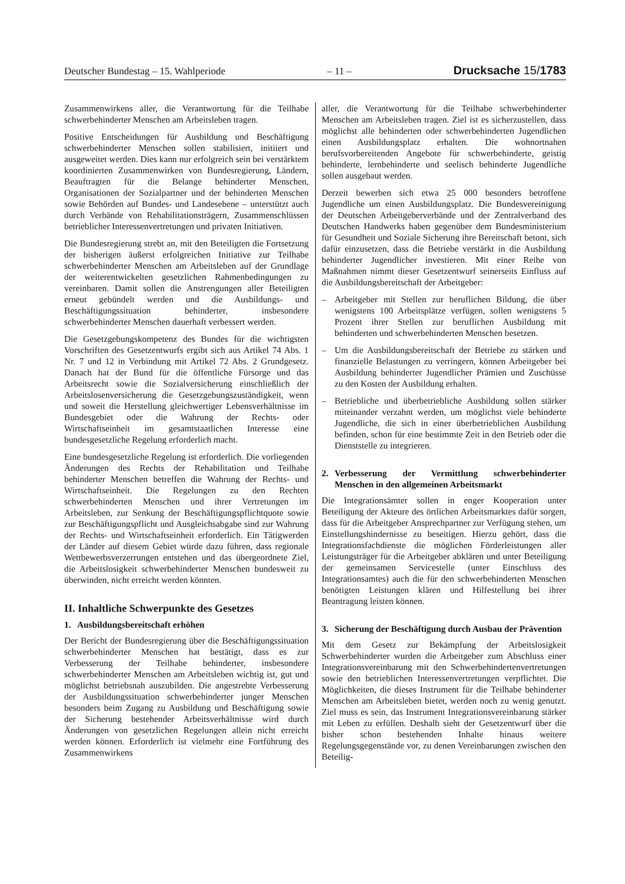Deutscher Bundestag – 15. Wahlperiode – 11 – Drucksache 15/1783
Zusammenwirkens aller, die Verantwortung für die Teilhabe schwerbehinderter Menschen am Arbeitsleben tragen.
Positive Entscheidungen für Ausbildung und Beschäftigung schwerbehinderter Menschen sollen stabilisiert, initiiert und ausgeweitet werden. Dies kann nur erfolgreich sein bei verstärktem koordinierten Zusammenwirken von Bundesregierung, Ländern, Beauftragten für die Belange behinderter Menschen, Organisationen der Sozialpartner und der behinderten Menschen sowie Behörden auf Bundes- und Landesebene – unterstützt auch durch Verbände von Rehabilitationsträgern, Zusammenschlüssen betrieblicher Interessenvertretungen und privaten Initiativen.
Die Bundesregierung strebt an, mit den Beteiligten die Fortsetzung der bisherigen äußerst erfolgreichen Initiative zur Teilhabe schwerbehinderter Menschen am Arbeitsleben auf der Grundlage der weiterentwickelten gesetzlichen Rahmenbedingungen zu vereinbaren. Damit sollen die Anstrengungen aller Beteiligten erneut gebündelt werden und die Ausbildungs- und Beschäftigungssituation behinderter, insbesondere schwerbehinderter Menschen dauerhaft verbessert werden.
Die Gesetzgebungskompetenz des Bundes für die wichtigsten Vorschriften des Gesetzentwurfs ergibt sich aus Artikel 74 Abs. 1 Nr. 7 und 12 in Verbindung mit Artikel 72 Abs. 2 Grundgesetz. Danach hat der Bund für die öffentliche Fürsorge und das Arbeitsrecht sowie die Sozialversicherung einschließlich der Arbeitslosenversicherung die Gesetzgebungszuständigkeit, wenn und soweit die Herstellung gleichwertiger Lebensverhältnisse im Bundesgebiet oder die Wahrung der Rechts- oder Wirtschaftseinheit im gesamtstaatlichen Interesse eine bundesgesetzliche Regelung erforderlich macht.
Eine bundesgesetzliche Regelung ist erforderlich. Die vorliegenden Änderungen des Rechts der Rehabilitation und Teilhabe behinderter Menschen betreffen die Wahrung der Rechts- und Wirtschaftseinheit. Die Regelungen zu den Rechten schwerbehinderten Menschen und ihrer Vertretungen im Arbeitsleben, zur Senkung der Beschäftigungspflichtquote sowie zur Beschäftigungspflicht und Ausgleichsabgabe sind zur Wahrung der Rechts- und Wirtschaftseinheit erforderlich. Ein Tätigwerden der Länder auf diesem Gebiet würde dazu führen, dass regionale Wettbewerbsverzerrungen entstehen und das übergeordnete Ziel, die Arbeitslosigkeit schwerbehinderter Menschen bundesweit zu überwinden, nicht erreicht werden könnten.
II. Inhaltliche Schwerpunkte des Gesetzes
1. Ausbildungsbereitschaft erhöhen
Der Bericht der Bundesregierung über die Beschäftigungssituation schwerbehinderter Menschen hat bestätigt, dass es zur Verbesserung der Teilhabe behinderter, insbesondere schwerbehinderter Menschen am Arbeitsleben wichtig ist, gut und möglichst betriebsnah auszubilden. Die angestrebte Verbesserung der Ausbildungssituation schwerbehinderter junger Menschen besonders beim Zugang zu Ausbildung und Beschäftigung sowie der Sicherung bestehender Arbeitsverhältnisse wird durch Änderungen von gesetzlichen Regelungen allein nicht erreicht werden können. Erforderlich ist vielmehr eine Fortführung des Zusammenwirkens
aller, die Verantwortung für die Teilhabe schwerbehinderter Menschen am Arbeitsleben tragen. Ziel ist es sicherzustellen, dass möglichst alle behinderten oder schwerbehinderten Jugendlichen einen Ausbildungsplatz erhalten. Die wohnortnahen berufsvorbereitenden Angebote für schwerbehinderte, geistig behinderte, lernbehinderte und seelisch behinderte Jugendliche sollen ausgebaut werden.
Derzeit bewerben sich etwa 25 000 besonders betroffene Jugendliche um einen Ausbildungsplatz. Die Bundesvereinigung der Deutschen Arbeitgeberverbände und der Zentralverband des Deutschen Handwerks haben gegenüber dem Bundesministerium für Gesundheit und Soziale Sicherung ihre Bereitschaft betont, sich dafür einzusetzen, dass die Betriebe verstärkt in die Ausbildung behinderter Jugendlicher investieren. Mit einer Reihe von Maßnahmen nimmt dieser Gesetzentwurf seinerseits Einfluss auf die Ausbildungsbereitschaft der Arbeitgeber:
– Arbeitgeber mit Stellen zur beruflichen Bildung, die über wenigstens 100 Arbeitsplätze verfügen, sollen wenigstens 5 Prozent ihrer Stellen zur beruflichen Ausbildung mit behinderten und schwerbehinderten Menschen besetzen.
– Um die Ausbildungsbereitschaft der Betriebe zu stärken und finanzielle Belastungen zu verringern, können Arbeitgeber bei Ausbildung behinderter Jugendlicher Prämien und Zuschüsse zu den Kosten der Ausbildung erhalten.
– Betriebliche und überbetriebliche Ausbildung sollen stärker miteinander verzahnt werden, um möglichst viele behinderte Jugendliche, die sich in einer überbetrieblichen Ausbildung befinden, schon für eine bestimmte Zeit in den Betrieb oder die Dienststelle zu integrieren.
2. Verbesserung der Vermittlung schwerbehinderter Menschen in den allgemeinen Arbeitsmarkt
Die Integrationsämter sollen in enger Kooperation unter Beteiligung der Akteure des örtlichen Arbeitsmarktes dafür sorgen, dass für die Arbeitgeber Ansprechpartner zur Verfügung stehen, um Einstellungshindernisse zu beseitigen. Hierzu gehört, dass die Integrationsfachdienste die möglichen Förderleistungen aller Leistungsträger für die Arbeitgeber abklären und unter Beteiligung der gemeinsamen Servicestelle (unter Einschluss des Integrationsamtes) auch die für den schwerbehinderten Menschen benötigten Leistungen klären und Hilfestellung bei ihrer Beantragung leisten können.
3. Sicherung der Beschäftigung durch Ausbau der Prävention
Mit dem Gesetz zur Bekämpfung der Arbeitslosigkeit Schwerbehinderter wurden die Arbeitgeber zum Abschluss einer Integrationsvereinbarung mit den Schwerbehindertenvertretungen sowie den betrieblichen Interessenvertretungen verpflichtet. Die Möglichkeiten, die dieses Instrument für die Teilhabe behinderter Menschen am Arbeitsleben bietet, werden noch zu wenig genutzt. Ziel muss es sein, das Instrument Integrationsvereinbarung stärker mit Leben zu erfüllen. Deshalb sieht der Gesetzentwurf über die bisher schon bestehenden Inhalte hinaus weitere Regelungsgegenstände vor, zu denen Vereinbarungen zwischen den Beteilig-